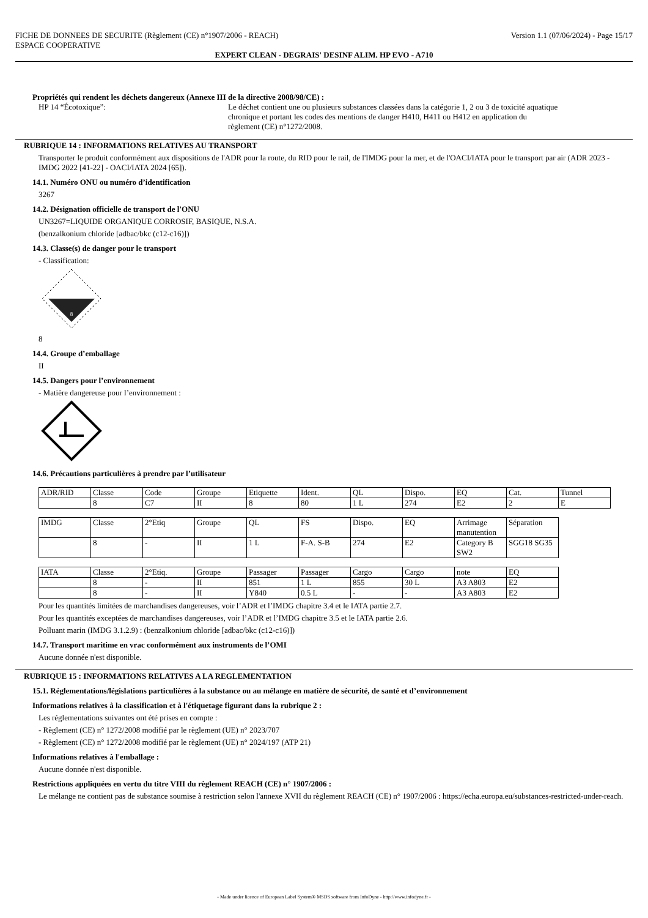FICHE DE DONNEES DE SECURITE (Règlement (CE) n°1907/2006 - REACH)
ESPACE COOPERATIVE Version 1.1 (07/06/2024) - Page 15/17
EXPERT CLEAN - DEGRAIS' DESINF ALIM. HP EVO - A710
Propriétés qui rendent les déchets dangereux (Annexe III de la directive 2008/98/CE) :
HP 14 “Écotoxique”: Le déchet contient une ou plusieurs substances classées dans la catégorie 1, 2 ou 3 de toxicité aquatique chronique et portant les codes des mentions de danger H410, H411 ou H412 en application du règlement (CE) n°1272/2008.
RUBRIQUE 14 : INFORMATIONS RELATIVES AU TRANSPORT
Transporter le produit conformément aux dispositions de l'ADR pour la route, du RID pour le rail, de l'IMDG pour la mer, et de l'OACI/IATA pour le transport par air (ADR 2023 - IMDG 2022 [41-22] - OACI/IATA 2024 [65]).
14.1. Numéro ONU ou numéro d’identification
3267
14.2. Désignation officielle de transport de l'ONU
UN3267=LIQUIDE ORGANIQUE CORROSIF, BASIQUE, N.S.A.
(benzalkonium chloride [adbac/bkc (c12-c16)])
14.3. Classe(s) de danger pour le transport
- Classification:
8
8
14.4. Groupe d’emballage
II
14.5. Dangers pour l’environnement
- Matière dangereuse pour l’environnement :
14.6. Précautions particulières à prendre par l’utilisateur
| ADR/RID | Classe | Code | Groupe | Etiquette | Ident. | QL | Dispo. | EQ | Cat. | Tunnel |
| | 8 | C7 | II | 8 | 80 | 1 L | 274 | E2 | 2 | E |
| IMDG | Classe | 2°Etiq | Groupe | QL | FS | Dispo. | EQ | Arrimage manutention | Séparation |
| | 8 | - | II | 1 L | F-A. S-B | 274 | E2 | Category B SW2 | SGG18 SG35 |
| IATA | Classe | 2°Etiq. | Groupe | Passager | Passager | Cargo | Cargo | note | EQ |
| | 8 | - | II | 851 | 1 L | 855 | 30 L | A3 A803 | E2 |
| | 8 | - | II | Y840 | 0.5 L | - | - | A3 A803 | E2 |
Pour les quantités limitées de marchandises dangereuses, voir l’ADR et l’IMDG chapitre 3.4 et le IATA partie 2.7.
Pour les quantités exceptées de marchandises dangereuses, voir l’ADR et l’IMDG chapitre 3.5 et le IATA partie 2.6.
Polluant marin (IMDG 3.1.2.9) : (benzalkonium chloride [adbac/bkc (c12-c16)])
14.7. Transport maritime en vrac conformément aux instruments de l’OMI
Aucune donnée n'est disponible.
RUBRIQUE 15 : INFORMATIONS RELATIVES A LA REGLEMENTATION
15.1. Réglementations/législations particulières à la substance ou au mélange en matière de sécurité, de santé et d’environnement
Informations relatives à la classification et à l'étiquetage figurant dans la rubrique 2 :
Les réglementations suivantes ont été prises en compte :
- Règlement (CE) n° 1272/2008 modifié par le règlement (UE) n° 2023/707
- Règlement (CE) n° 1272/2008 modifié par le règlement (UE) n° 2024/197 (ATP 21)
Informations relatives à l'emballage :
Aucune donnée n'est disponible.
Restrictions appliquées en vertu du titre VIII du règlement REACH (CE) n° 1907/2006 :
Le mélange ne contient pas de substance soumise à restriction selon l'annexe XVII du règlement REACH (CE) n° 1907/2006 : https://echa.europa.eu/substances-restricted-under-reach.
- Made under licence of European Label System® MSDS software from InfoDyne - http://www.infodyne.fr -